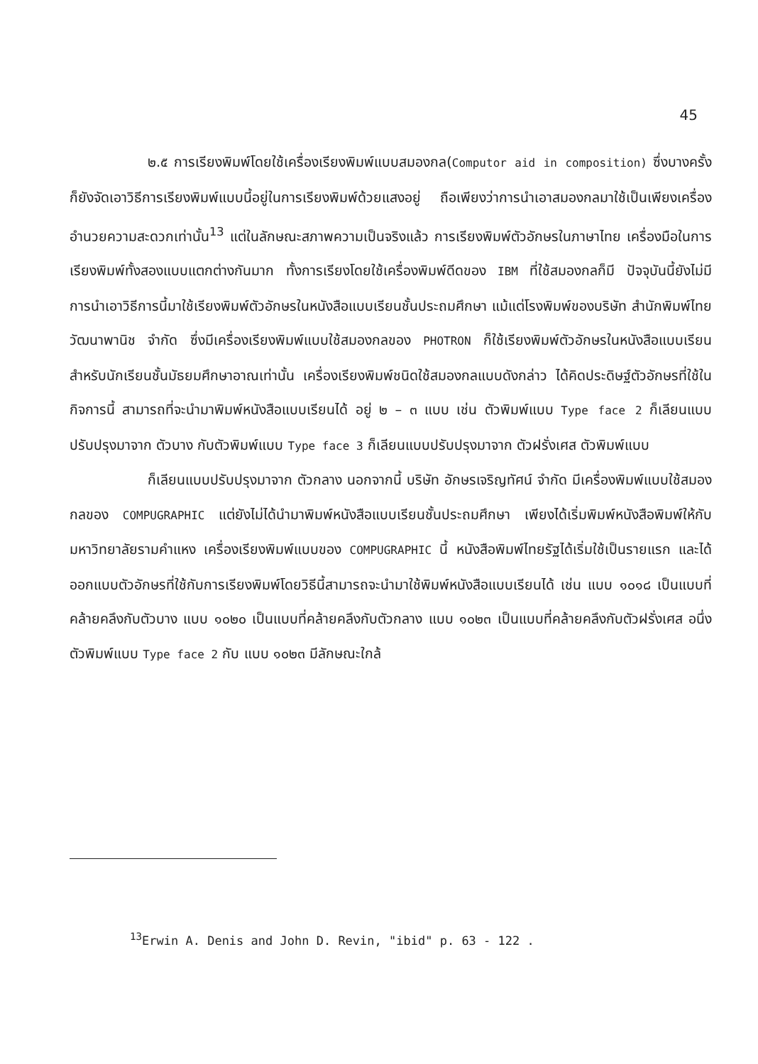45
๒.๕ การเรียงพิมพ์โดยใช้เครื่องเรียงพิมพ์แบบสมองกล(Computor aid in composition) ซึ่งบางครั้งก็ยังจัดเอาวิธีการเรียงพิมพ์แบบนี้อยู่ในการเรียงพิมพ์ด้วยแสงอยู่ ถือเพียงว่าการนำเอาสมองกลมาใช้เป็นเพียงเครื่องอำนวยความสะดวกเท่านั้น<sup>13</sup> แต่ในลักษณะสภาพความเป็นจริงแล้ว การเรียงพิมพ์ตัวอักษรในภาษาไทย เครื่องมือในการเรียงพิมพ์ทั้งสองแบบแตกต่างกันมาก ทั้งการเรียงโดยใช้เครื่องพิมพ์ดีดของ IBM ที่ใช้สมองกลก็มี ปัจจุบันนี้ยังไม่มีการนำเอาวิธีการนี้มาใช้เรียงพิมพ์ตัวอักษรในหนังสือแบบเรียนชั้นประถมศึกษา แม้แต่โรงพิมพ์ของบริษัท สำนักพิมพ์ไทยวัฒนาพานิช จำกัด ซึ่งมีเครื่องเรียงพิมพ์แบบใช้สมองกลของ PHOTRON ก็ใช้เรียงพิมพ์ตัวอักษรในหนังสือแบบเรียนสำหรับนักเรียนชั้นมัธยมศึกษาอาณเท่านั้น เครื่องเรียงพิมพ์ชนิดใช้สมองกลแบบดังกล่าว ได้คิดประดิษฐ์ตัวอักษรที่ใช้ในกิจการนี้ สามารถที่จะนำมาพิมพ์หนังสือแบบเรียนได้ อยู่ ๒ – ๓ แบบ เช่น ตัวพิมพ์แบบ Type face 2 ก็เลียนแบบปรับปรุงมาจาก ตัวบาง กับตัวพิมพ์แบบ Type face 3 ก็เลียนแบบปรับปรุงมาจาก ตัวฝรั่งเศส ตัวพิมพ์แบบ
ก็เลียนแบบปรับปรุงมาจาก ตัวกลาง นอกจากนี้ บริษัท อักษรเจริญทัศน์ จำกัด มีเครื่องพิมพ์แบบใช้สมองกลของ COMPUGRAPHIC แต่ยังไม่ได้นำมาพิมพ์หนังสือแบบเรียนชั้นประถมศึกษา เพียงได้เริ่มพิมพ์หนังสือพิมพ์ให้กับมหาวิทยาลัยรามคำแหง เครื่องเรียงพิมพ์แบบของ COMPUGRAPHIC นี้ หนังสือพิมพ์ไทยรัฐได้เริ่มใช้เป็นรายแรก และได้ออกแบบตัวอักษรที่ใช้กับการเรียงพิมพ์โดยวิธีนี้สามารถจะนำมาใช้พิมพ์หนังสือแบบเรียนได้ เช่น แบบ ๑๐๑๘ เป็นแบบที่คล้ายคลึงกับตัวบาง แบบ ๑๐๒๐ เป็นแบบที่คล้ายคลึงกับตัวกลาง แบบ ๑๐๒๓ เป็นแบบที่คล้ายคลึงกับตัวฝรั่งเศส อนึ่งตัวพิมพ์แบบ Type face 2 กับ แบบ ๑๐๒๓ มีลักษณะใกล้
<sup>13</sup> Erwin A. Denis and John D. Revin, "ibid" p. 63 - 122 .